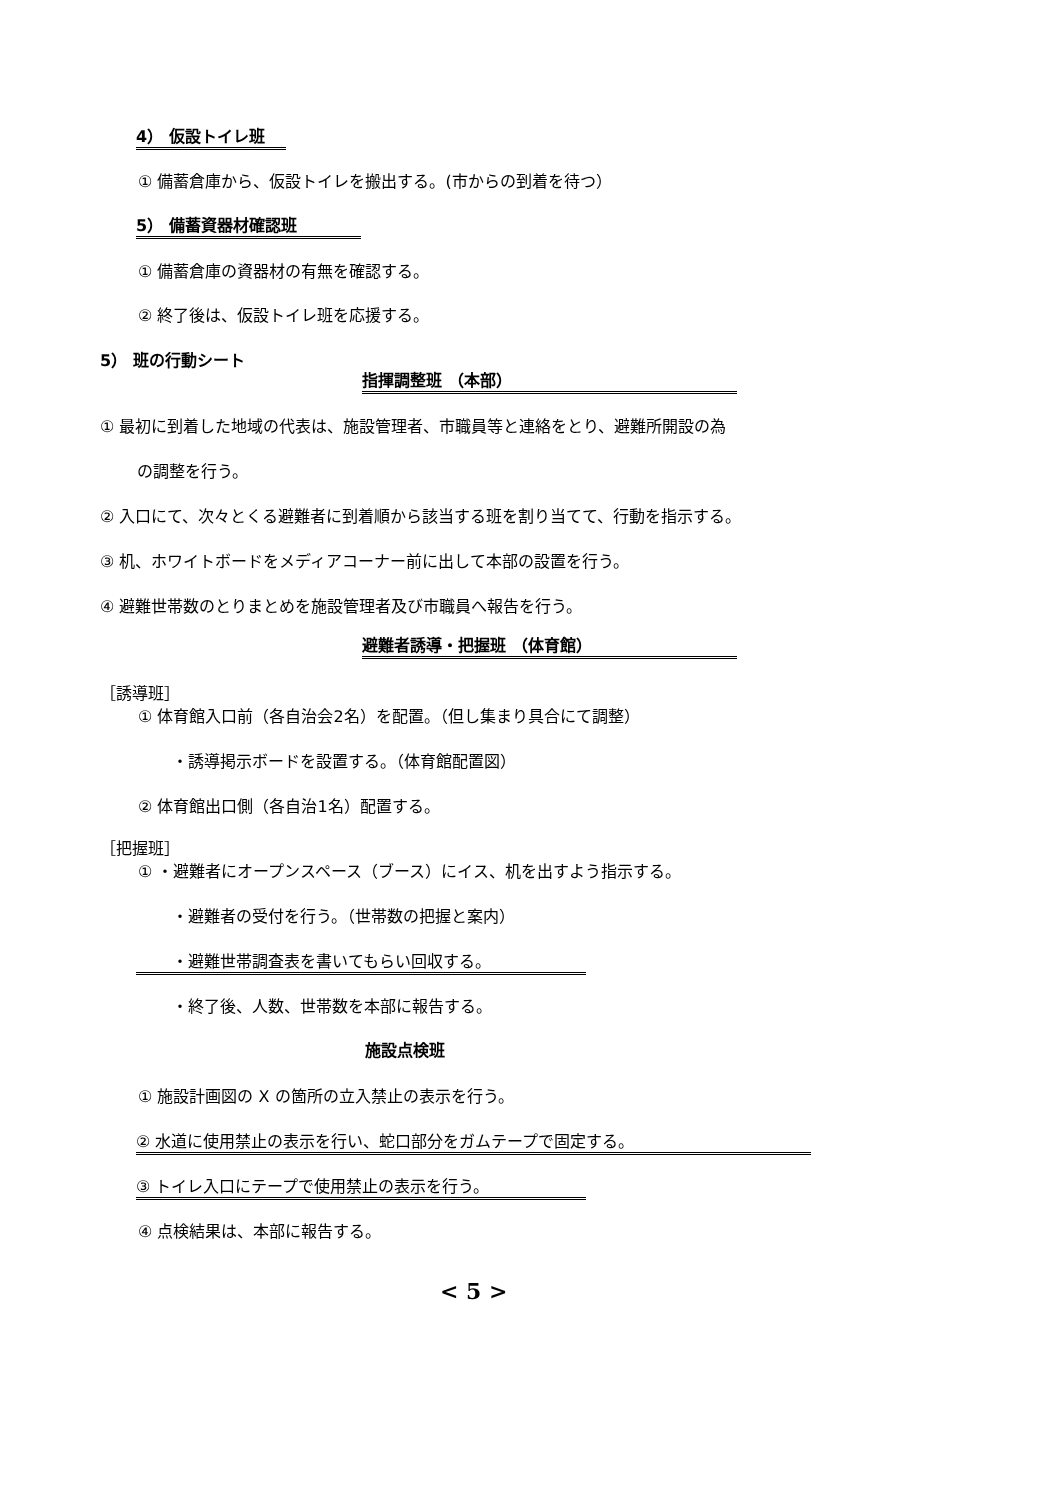4） 仮設トイレ班
① 備蓄倉庫から、仮設トイレを搬出する。(市からの到着を待つ）
5） 備蓄資器材確認班
① 備蓄倉庫の資器材の有無を確認する。
② 終了後は、仮設トイレ班を応援する。
5） 班の行動シート
指揮調整班 （本部）
① 最初に到着した地域の代表は、施設管理者、市職員等と連絡をとり、避難所開設の為
の調整を行う。
② 入口にて、次々とくる避難者に到着順から該当する班を割り当てて、行動を指示する。
③ 机、ホワイトボードをメディアコーナー前に出して本部の設置を行う。
④ 避難世帯数のとりまとめを施設管理者及び市職員へ報告を行う。
避難者誘導・把握班 （体育館）
［誘導班］
① 体育館入口前（各自治会2名）を配置。（但し集まり具合にて調整）
・誘導掲示ボードを設置する。（体育館配置図）
② 体育館出口側（各自治1名）配置する。
［把握班］
① ・避難者にオープンスペース（ブース）にイス、机を出すよう指示する。
・避難者の受付を行う。（世帯数の把握と案内）
・避難世帯調査表を書いてもらい回収する。
・終了後、人数、世帯数を本部に報告する。
施設点検班
① 施設計画図の X の箇所の立入禁止の表示を行う。
② 水道に使用禁止の表示を行い、蛇口部分をガムテープで固定する。
③ トイレ入口にテープで使用禁止の表示を行う。
④ 点検結果は、本部に報告する。
< 5 >